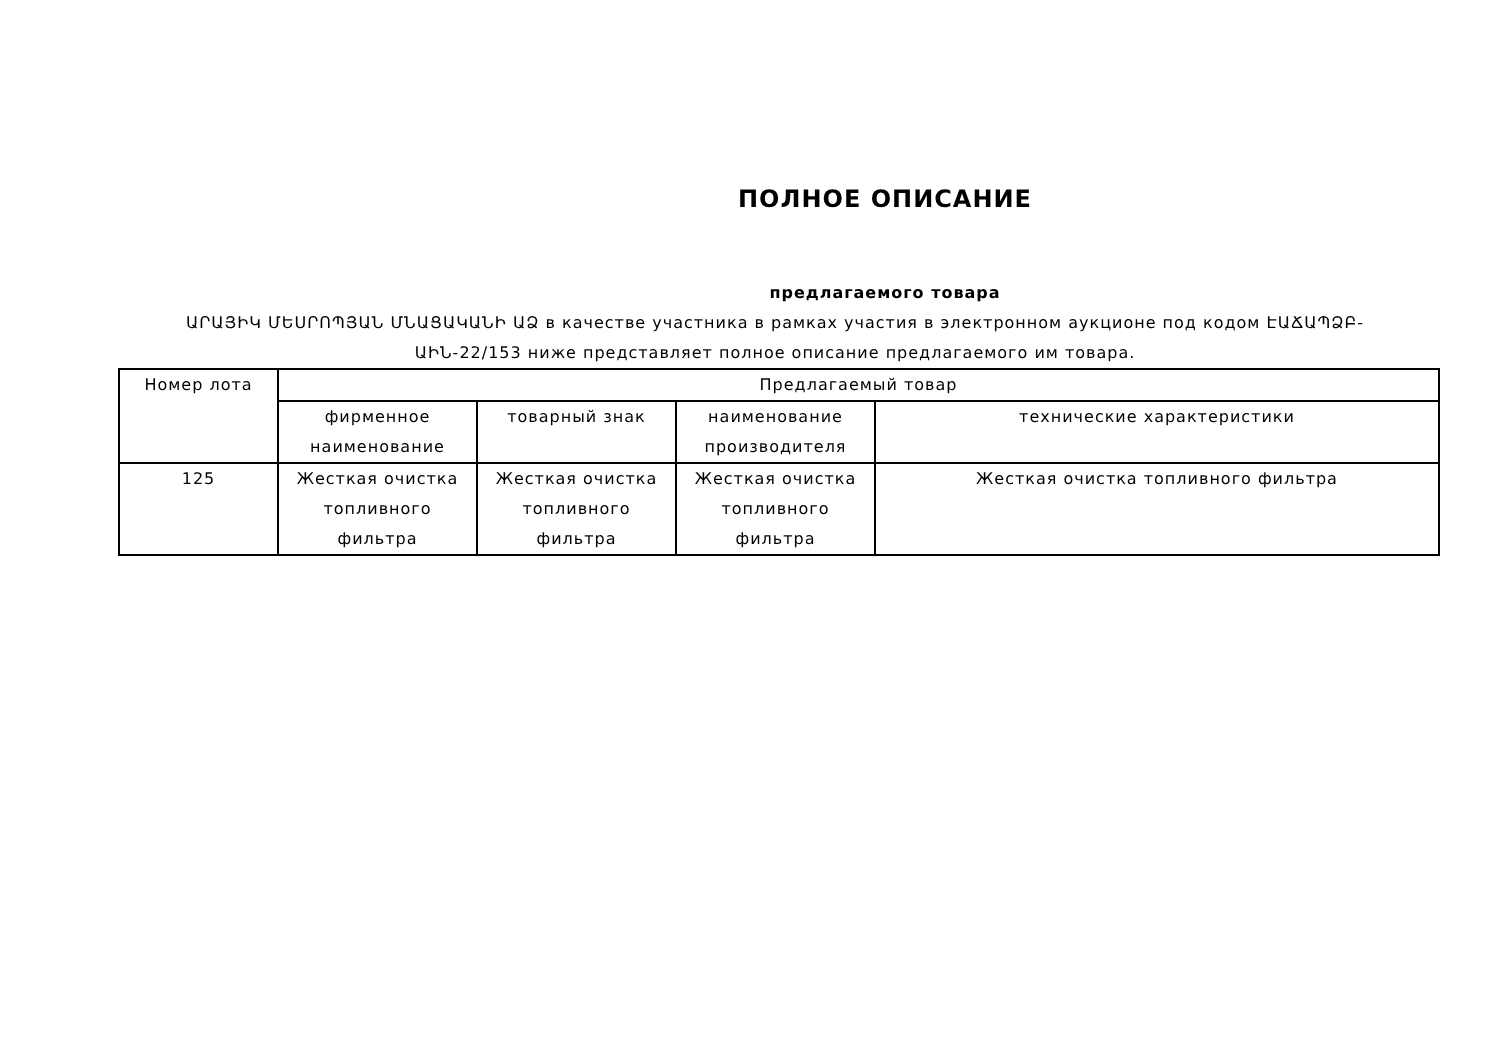ПОЛНОЕ ОПИСАНИЕ
предлагаемого товара
ԱՐԱՅԻԿ ՄԵՍՐՈՊՅԱՆ ՄՆԱՑԱԿԱՆԻ ԱՁ в качестве участника в рамках участия в электронном аукционе под кодом ԷԱՃԱՊՁԲ-ԱԻՆ-22/153 ниже представляет полное описание предлагаемого им товара.
| Номер лота | Предлагаемый товар | | | |
| --- | --- | --- | --- | --- |
| | фирменное наименование | товарный знак | наименование производителя | технические характеристики |
| 125 | Жесткая очистка топливного фильтра | Жесткая очистка топливного фильтра | Жесткая очистка топливного фильтра | Жесткая очистка топливного фильтра |